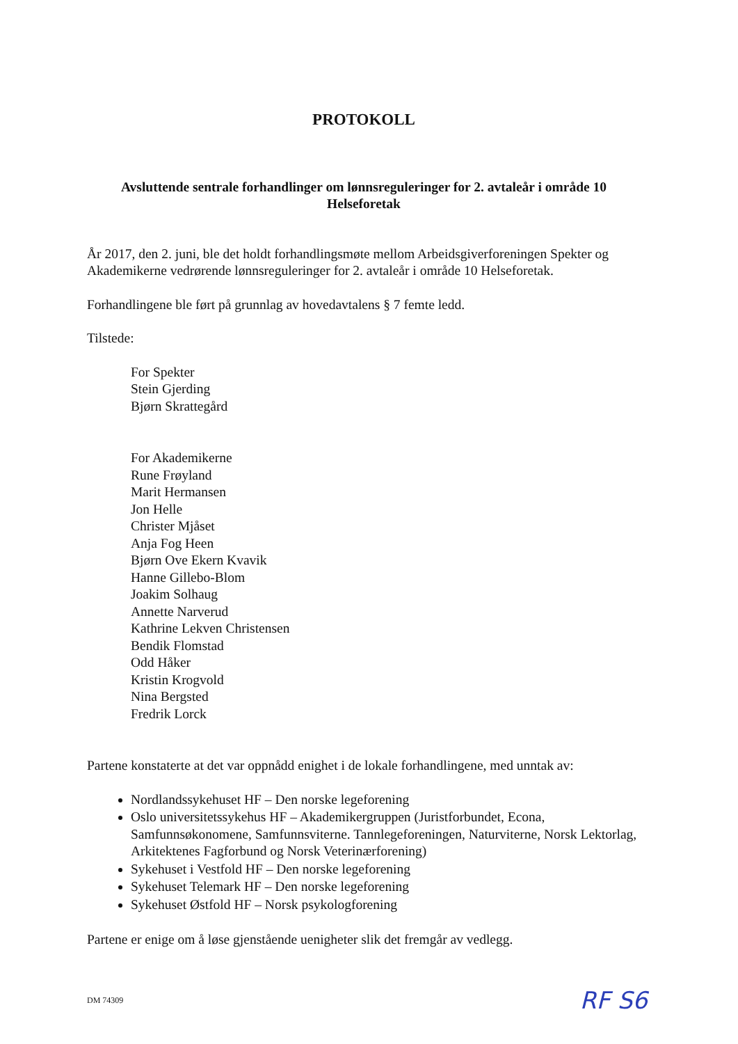PROTOKOLL
Avsluttende sentrale forhandlinger om lønnsreguleringer for 2. avtaleår i område 10
Helseforetak
År 2017, den 2. juni, ble det holdt forhandlingsmøte mellom Arbeidsgiverforeningen Spekter og Akademikerne vedrørende lønnsreguleringer for 2. avtaleår i område 10 Helseforetak.
Forhandlingene ble ført på grunnlag av hovedavtalens § 7 femte ledd.
Tilstede:
For Spekter
Stein Gjerding
Bjørn Skrattegård
For Akademikerne
Rune Frøyland
Marit Hermansen
Jon Helle
Christer Mjåset
Anja Fog Heen
Bjørn Ove Ekern Kvavik
Hanne Gillebo-Blom
Joakim Solhaug
Annette Narverud
Kathrine Lekven Christensen
Bendik Flomstad
Odd Håker
Kristin Krogvold
Nina Bergsted
Fredrik Lorck
Partene konstaterte at det var oppnådd enighet i de lokale forhandlingene, med unntak av:
Nordlandssykehuset HF – Den norske legeforening
Oslo universitetssykehus HF – Akademikergruppen (Juristforbundet, Econa, Samfunnsøkonomene, Samfunnsviterne. Tannlegeforeningen, Naturviterne, Norsk Lektorlag, Arkitektenes Fagforbund og Norsk Veterinærforening)
Sykehuset i Vestfold HF – Den norske legeforening
Sykehuset Telemark HF – Den norske legeforening
Sykehuset Østfold HF – Norsk psykologforening
Partene er enige om å løse gjenstående uenigheter slik det fremgår av vedlegg.
DM 74309 RF S6